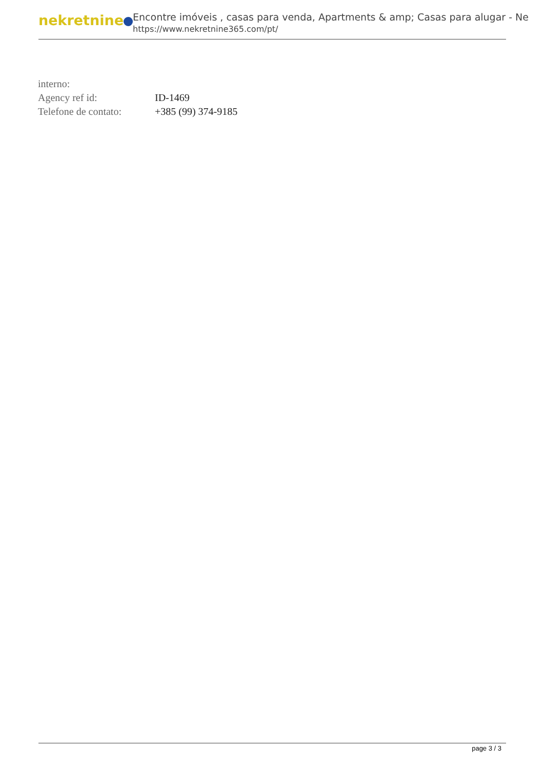nekretnine
Encontre imóveis , casas para venda, Apartments & amp; Casas para alugar - Ne
https://www.nekretnine365.com/pt/
| interno: | |
| Agency ref id: | ID-1469 |
| Telefone de contato: | +385 (99) 374-9185 |
page 3 / 3